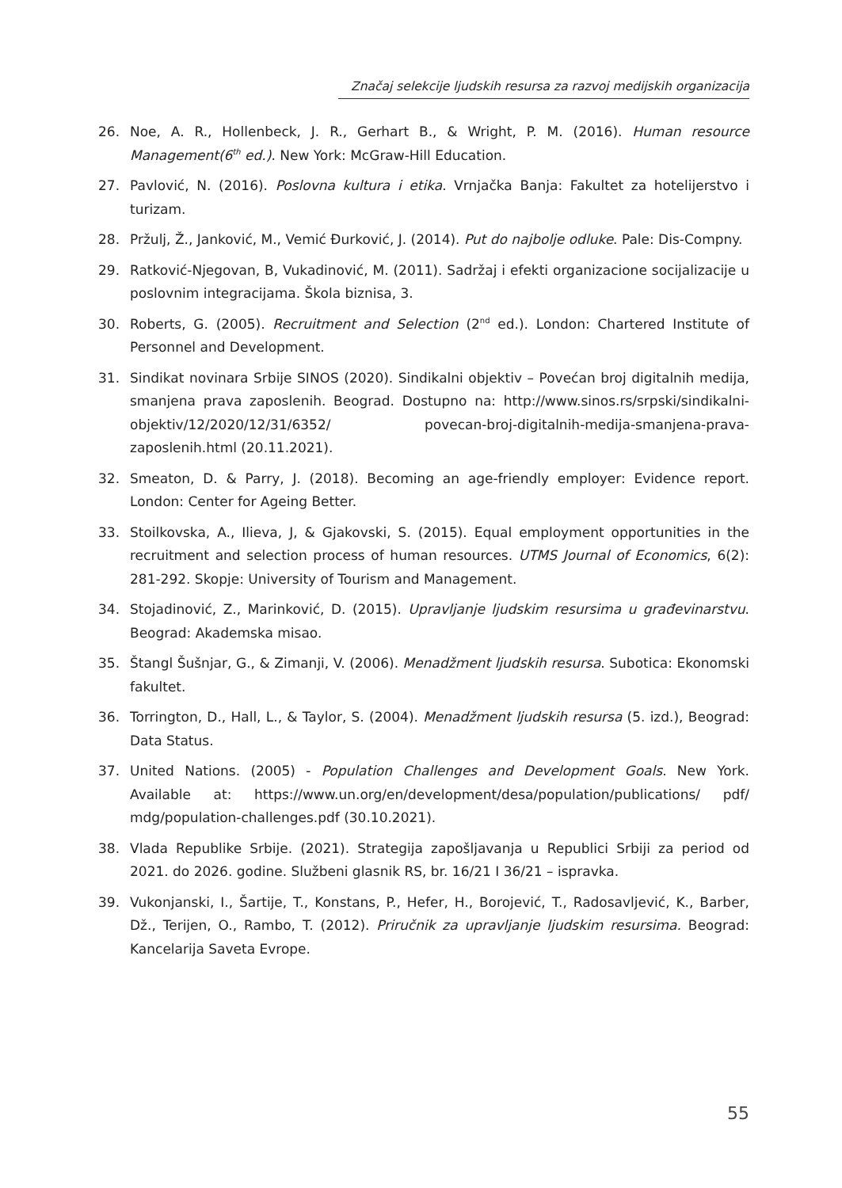Značaj selekcije ljudskih resursa za razvoj medijskih organizacija
26. Noe, A. R., Hollenbeck, J. R., Gerhart B., & Wright, P. M. (2016). Human resource Management(6<sup>th</sup> ed.). New York: McGraw-Hill Education.
27. Pavlović, N. (2016). Poslovna kultura i etika. Vrnjačka Banja: Fakultet za hotelijerstvo i turizam.
28. Pržulj, Ž., Janković, M., Vemić Đurković, J. (2014). Put do najbolje odluke. Pale: Dis-Compny.
29. Ratković-Njegovan, B, Vukadinović, M. (2011). Sadržaj i efekti organizacione socijal­izacije u poslovnim integracijama. Škola biznisa, 3.
30. Roberts, G. (2005). Recruitment and Selection (2<sup>nd</sup> ed.). London: Chartered Institute of Personnel and Development.
31. Sindikat novinara Srbije SINOS (2020). Sindikalni objektiv – Povećan broj digitalnih medija, smanjena prava zaposlenih. Beograd. Dostupno na: http://www.sinos.rs/srp­ski/sindikalni-objektiv/12/2020/12/31/6352/ povecan-broj-digitalnih-medija-sman­jena-prava-zaposlenih.html (20.11.2021).
32. Smeaton, D. & Parry, J. (2018). Becoming an age-friendly employer: Evidence report. London: Center for Ageing Better.
33. Stoilkovska, A., Ilieva, J, & Gjakovski, S. (2015). Equal employment opportunities in the recruitment and selection process of human resources. UTMS Journal of Economics, 6(2): 281-292. Skopje: University of Tourism and Management.
34. Stojadinović, Z., Marinković, D. (2015). Upravljanje ljudskim resursima u građevinarstvu. Beograd: Akademska misao.
35. Štangl Šušnjar, G., & Zimanji, V. (2006). Menadžment ljudskih resursa. Subotica: Eko­nomski fakultet.
36. Torrington, D., Hall, L., & Taylor, S. (2004). Menadžment ljudskih resursa (5. izd.), Beo­grad: Data Status.
37. United Nations. (2005) - Population Challenges and Development Goals. New York. Available at: https://www.un.org/en/development/desa/population/publications/ pdf/ mdg/population-challenges.pdf (30.10.2021).
38. Vlada Republike Srbije. (2021). Strategija zapošljavanja u Republici Srbiji za period od 2021. do 2026. godine. Službeni glasnik RS, br. 16/21 I 36/21 – ispravka.
39. Vukonjanski, I., Šartije, T., Konstans, P., Hefer, H., Borojević, T., Radosavljević, K., Barber, Dž., Terijen, O., Rambo, T. (2012). Priručnik za upravljanje ljudskim resursima. Beograd: Kancelarija Saveta Evrope.
55